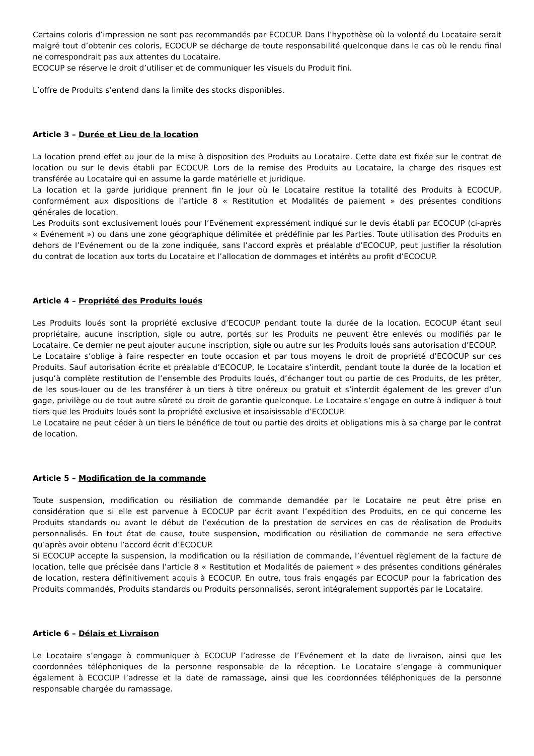Certains coloris d’impression ne sont pas recommandés par ECOCUP. Dans l’hypothèse où la volonté du Locataire serait malgré tout d’obtenir ces coloris, ECOCUP se décharge de toute responsabilité quelconque dans le cas où le rendu final ne correspondrait pas aux attentes du Locataire.
ECOCUP se réserve le droit d’utiliser et de communiquer les visuels du Produit fini.
L’offre de Produits s’entend dans la limite des stocks disponibles.
Article 3 – Durée et Lieu de la location
La location prend effet au jour de la mise à disposition des Produits au Locataire. Cette date est fixée sur le contrat de location ou sur le devis établi par ECOCUP. Lors de la remise des Produits au Locataire, la charge des risques est transférée au Locataire qui en assume la garde matérielle et juridique.
La location et la garde juridique prennent fin le jour où le Locataire restitue la totalité des Produits à ECOCUP, conformément aux dispositions de l’article 8 « Restitution et Modalités de paiement » des présentes conditions générales de location.
Les Produits sont exclusivement loués pour l’Evénement expressément indiqué sur le devis établi par ECOCUP (ci-après « Evénement ») ou dans une zone géographique délimitée et prédéfinie par les Parties. Toute utilisation des Produits en dehors de l’Evénement ou de la zone indiquée, sans l’accord exprès et préalable d’ECOCUP, peut justifier la résolution du contrat de location aux torts du Locataire et l’allocation de dommages et intérêts au profit d’ECOCUP.
Article 4 – Propriété des Produits loués
Les Produits loués sont la propriété exclusive d’ECOCUP pendant toute la durée de la location. ECOCUP étant seul propriétaire, aucune inscription, sigle ou autre, portés sur les Produits ne peuvent être enlevés ou modifiés par le Locataire. Ce dernier ne peut ajouter aucune inscription, sigle ou autre sur les Produits loués sans autorisation d’ECOUP.
Le Locataire s’oblige à faire respecter en toute occasion et par tous moyens le droit de propriété d’ECOCUP sur ces Produits. Sauf autorisation écrite et préalable d’ECOCUP, le Locataire s’interdit, pendant toute la durée de la location et jusqu’à complète restitution de l’ensemble des Produits loués, d’échanger tout ou partie de ces Produits, de les prêter, de les sous-louer ou de les transférer à un tiers à titre onéreux ou gratuit et s’interdit également de les grever d’un gage, privilège ou de tout autre sûreté ou droit de garantie quelconque. Le Locataire s’engage en outre à indiquer à tout tiers que les Produits loués sont la propriété exclusive et insaisissable d’ECOCUP.
Le Locataire ne peut céder à un tiers le bénéfice de tout ou partie des droits et obligations mis à sa charge par le contrat de location.
Article 5 – Modification de la commande
Toute suspension, modification ou résiliation de commande demandée par le Locataire ne peut être prise en considération que si elle est parvenue à ECOCUP par écrit avant l’expédition des Produits, en ce qui concerne les Produits standards ou avant le début de l’exécution de la prestation de services en cas de réalisation de Produits personnalisés. En tout état de cause, toute suspension, modification ou résiliation de commande ne sera effective qu’après avoir obtenu l’accord écrit d’ECOCUP.
Si ECOCUP accepte la suspension, la modification ou la résiliation de commande, l’éventuel règlement de la facture de location, telle que précisée dans l’article 8 « Restitution et Modalités de paiement » des présentes conditions générales de location, restera définitivement acquis à ECOCUP. En outre, tous frais engagés par ECOCUP pour la fabrication des Produits commandés, Produits standards ou Produits personnalisés, seront intégralement supportés par le Locataire.
Article 6 – Délais et Livraison
Le Locataire s’engage à communiquer à ECOCUP l’adresse de l’Evénement et la date de livraison, ainsi que les coordonnées téléphoniques de la personne responsable de la réception. Le Locataire s’engage à communiquer également à ECOCUP l’adresse et la date de ramassage, ainsi que les coordonnées téléphoniques de la personne responsable chargée du ramassage.